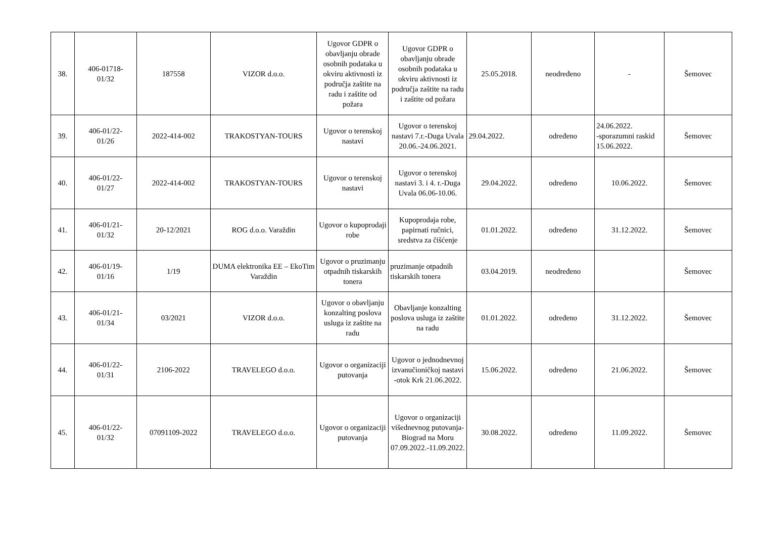| 38. | 406-01718- 01/32 | 187558 | VIZOR d.o.o. | Ugovor GDPR o obavljanju obrade osobnih podataka u okviru aktivnosti iz područja zaštite na radu i zaštite od požara | Ugovor GDPR o obavljanju obrade osobnih podataka u okviru aktivnosti iz područja zaštite na radu i zaštite od požara | 25.05.2018. | neodređeno | - | Šemovec |
| 39. | 406-01/22- 01/26 | 2022-414-002 | TRAKOSTYAN-TOURS | Ugovor o terenskoj nastavi | Ugovor o terenskoj nastavi 7.r.-Duga Uvala 20.06.-24.06.2021. | 29.04.2022. | određeno | 24.06.2022. -sporazumni raskid 15.06.2022. | Šemovec |
| 40. | 406-01/22- 01/27 | 2022-414-002 | TRAKOSTYAN-TOURS | Ugovor o terenskoj nastavi | Ugovor o terenskoj nastavi 3. i 4. r.-Duga Uvala 06.06-10.06. | 29.04.2022. | određeno | 10.06.2022. | Šemovec |
| 41. | 406-01/21- 01/32 | 20-12/2021 | ROG d.o.o. Varaždin | Ugovor o kupoprodaji robe | Kupoprodaja robe, papirnati ručnici, sredstva za čišćenje | 01.01.2022. | određeno | 31.12.2022. | Šemovec |
| 42. | 406-01/19- 01/16 | 1/19 | DUMA elektronika EE – EkoTim Varaždin | Ugovor o pruzimanju otpadnih tiskarskih tonera | pruzimanje otpadnih tiskarskih tonera | 03.04.2019. | neodređeno | | Šemovec |
| 43. | 406-01/21- 01/34 | 03/2021 | VIZOR d.o.o. | Ugovor o obavljanju konzalting poslova usluga iz zaštite na radu | Obavljanje konzalting poslova usluga iz zaštite na radu | 01.01.2022. | određeno | 31.12.2022. | Šemovec |
| 44. | 406-01/22- 01/31 | 2106-2022 | TRAVELEGO d.o.o. | Ugovor o organizaciji putovanja | Ugovor o jednodnevnoj izvanučioničkoj nastavi -otok Krk 21.06.2022. | 15.06.2022. | određeno | 21.06.2022. | Šemovec |
| 45. | 406-01/22- 01/32 | 07091109-2022 | TRAVELEGO d.o.o. | Ugovor o organizaciji putovanja | Ugovor o organizaciji višednevnog putovanja-Biograd na Moru 07.09.2022.-11.09.2022. | 30.08.2022. | određeno | 11.09.2022. | Šemovec |